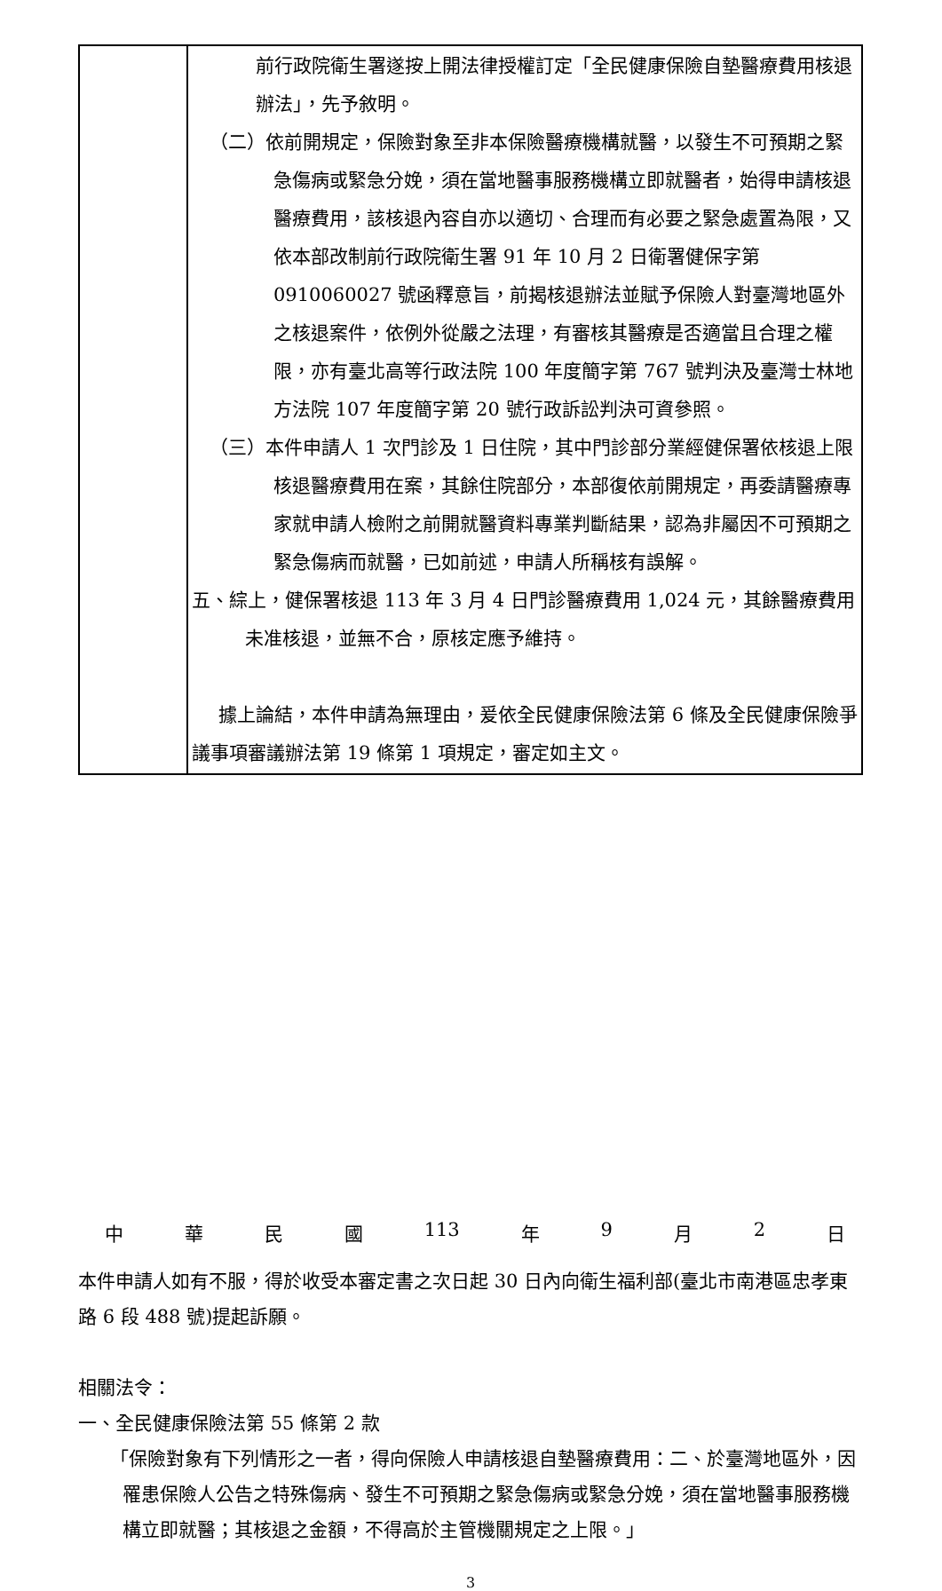| | 前行政院衛生署遂按上開法律授權訂定「全民健康保險自墊醫療費用核退辦法」，先予敘明。 （二）依前開規定，保險對象至非本保險醫療機構就醫，以發生不可預期之緊急傷病或緊急分娩，須在當地醫事服務機構立即就醫者，始得申請核退醫療費用，該核退內容自亦以適切、合理而有必要之緊急處置為限，又依本部改制前行政院衛生署 91 年 10 月 2 日衛署健保字第 0910060027 號函釋意旨，前揭核退辦法並賦予保險人對臺灣地區外之核退案件，依例外從嚴之法理，有審核其醫療是否適當且合理之權限，亦有臺北高等行政法院 100 年度簡字第 767 號判決及臺灣士林地方法院 107 年度簡字第 20 號行政訴訟判決可資參照。 （三）本件申請人 1 次門診及 1 日住院，其中門診部分業經健保署依核退上限核退醫療費用在案，其餘住院部分，本部復依前開規定，再委請醫療專家就申請人檢附之前開就醫資料專業判斷結果，認為非屬因不可預期之緊急傷病而就醫，已如前述，申請人所稱核有誤解。 五、綜上，健保署核退 113 年 3 月 4 日門診醫療費用 1,024 元，其餘醫療費用未准核退，並無不合，原核定應予維持。 據上論結，本件申請為無理由，爰依全民健康保險法第 6 條及全民健康保險爭議事項審議辦法第 19 條第 1 項規定，審定如主文。 |
中 華 民 國 113 年 9 月 2 日
本件申請人如有不服，得於收受本審定書之次日起 30 日內向衛生福利部(臺北市南港區忠孝東路 6 段 488 號)提起訴願。
相關法令：
一、全民健康保險法第 55 條第 2 款
「保險對象有下列情形之一者，得向保險人申請核退自墊醫療費用：二、於臺灣地區外，因罹患保險人公告之特殊傷病、發生不可預期之緊急傷病或緊急分娩，須在當地醫事服務機構立即就醫；其核退之金額，不得高於主管機關規定之上限。」
3